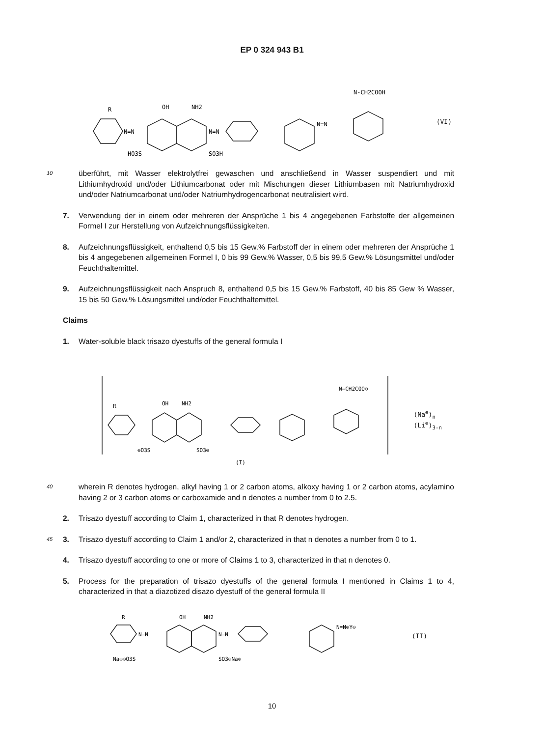EP 0 324 943 B1
R
N=N
OH
NH2
N=N
N=N
HO3S
SO3H
N-CH2COOH
(VI)
10
überführt, mit Wasser elektrolytfrei gewaschen und anschließend in Wasser suspendiert und mit Lithiumhydroxid und/oder Lithiumcarbonat oder mit Mischungen dieser Lithiumbasen mit Natriumhydroxid und/oder Natriumcarbonat und/oder Natriumhydrogencarbonat neutralisiert wird.
7. Verwendung der in einem oder mehreren der Ansprüche 1 bis 4 angegebenen Farbstoffe der allgemeinen Formel I zur Herstellung von Aufzeichnungsflüssigkeiten.
8. Aufzeichnungsflüssigkeit, enthaltend 0,5 bis 15 Gew.% Farbstoff der in einem oder mehreren der Ansprüche 1 bis 4 angegebenen allgemeinen Formel I, 0 bis 99 Gew.% Wasser, 0,5 bis 99,5 Gew.% Lösungsmittel und/oder Feuchthaltemittel.
9. Aufzeichnungsflüssigkeit nach Anspruch 8, enthaltend 0,5 bis 15 Gew.% Farbstoff, 40 bis 85 Gew % Wasser, 15 bis 50 Gew.% Lösungsmittel und/oder Feuchthaltemittel.
Claims
1. Water-soluble black trisazo dyestuffs of the general formula I
R
OH
NH2
N—CH2COO⊖
⊖O3S
SO3⊖
(I)
(Na<sup>⊕</sup>)<sub>n</sub>
(Li<sup>⊕</sup>)<sub>3-n</sub>
40
wherein R denotes hydrogen, alkyl having 1 or 2 carbon atoms, alkoxy having 1 or 2 carbon atoms, acylamino having 2 or 3 carbon atoms or carboxamide and n denotes a number from 0 to 2.5.
2. Trisazo dyestuff according to Claim 1, characterized in that R denotes hydrogen.
45
3. Trisazo dyestuff according to Claim 1 and/or 2, characterized in that n denotes a number from 0 to 1.
4. Trisazo dyestuff according to one or more of Claims 1 to 3, characterized in that n denotes 0.
5. Process for the preparation of trisazo dyestuffs of the general formula I mentioned in Claims 1 to 4, characterized in that a diazotized disazo dyestuff of the general formula II
R
N=N
OH
NH2
N=N
N=N⊕Y⊖
Na⊕⊖O3S
SO3⊖Na⊕
(II)
10